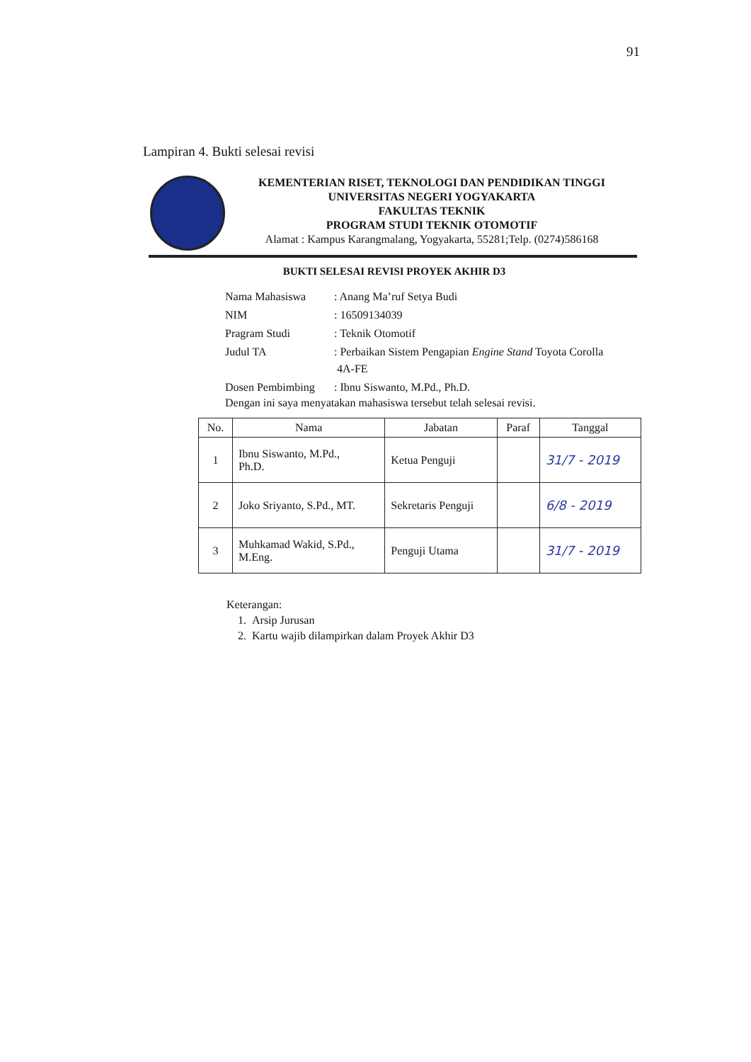91
Lampiran 4. Bukti selesai revisi
KEMENTERIAN RISET, TEKNOLOGI DAN PENDIDIKAN TINGGI
UNIVERSITAS NEGERI YOGYAKARTA
FAKULTAS TEKNIK
PROGRAM STUDI TEKNIK OTOMOTIF
Alamat : Kampus Karangmalang, Yogyakarta, 55281;Telp. (0274)586168
BUKTI SELESAI REVISI PROYEK AKHIR D3
| Nama Mahasiswa | : Anang Ma’ruf Setya Budi |
| NIM | : 16509134039 |
| Pragram Studi | : Teknik Otomotif |
| Judul TA | : Perbaikan Sistem Pengapian Engine Stand Toyota Corolla 4A-FE |
| Dosen Pembimbing | : Ibnu Siswanto, M.Pd., Ph.D. |
Dengan ini saya menyatakan mahasiswa tersebut telah selesai revisi.
| No. | Nama | Jabatan | Paraf | Tanggal |
| --- | --- | --- | --- | --- |
| 1 | Ibnu Siswanto, M.Pd., Ph.D. | Ketua Penguji | | 31/7 - 2019 |
| 2 | Joko Sriyanto, S.Pd., MT. | Sekretaris Penguji | | 6/8 - 2019 |
| 3 | Muhkamad Wakid, S.Pd., M.Eng. | Penguji Utama | | 31/7 - 2019 |
Keterangan:
1. Arsip Jurusan
2. Kartu wajib dilampirkan dalam Proyek Akhir D3